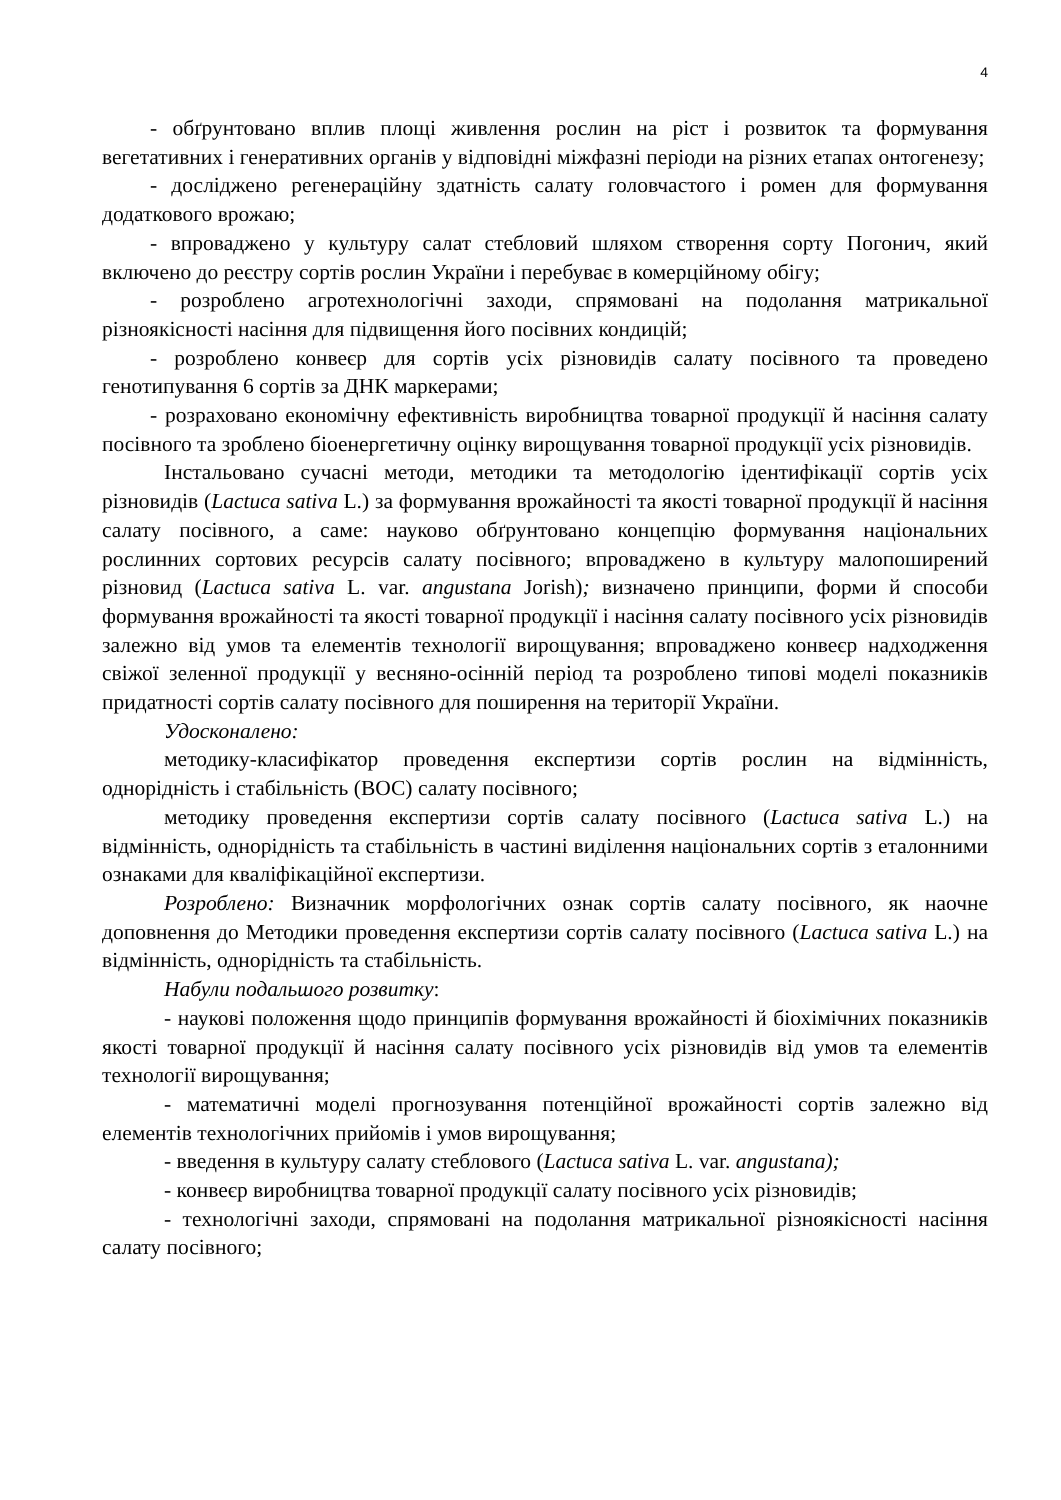4
- обґрунтовано вплив площі живлення рослин на ріст і розвиток та формування вегетативних і генеративних органів у відповідні міжфазні періоди на різних етапах онтогенезу;
- досліджено регенераційну здатність салату головчастого і ромен для формування додаткового врожаю;
- впроваджено у культуру салат стебловий шляхом створення сорту Погонич, який включено до реєстру сортів рослин України і перебуває в комерційному обігу;
- розроблено агротехнологічні заходи, спрямовані на подолання матрикальної різноякісності насіння для підвищення його посівних кондицій;
- розроблено конвеєр для сортів усіх різновидів салату посівного та проведено генотипування 6 сортів за ДНК маркерами;
- розраховано економічну ефективність виробництва товарної продукції й насіння салату посівного та зроблено біоенергетичну оцінку вирощування товарної продукції усіх різновидів.
Інстальовано сучасні методи, методики та методологію ідентифікації сортів усіх різновидів (Lactuca sativa L.) за формування врожайності та якості товарної продукції й насіння салату посівного, а саме: науково обґрунтовано концепцію формування національних рослинних сортових ресурсів салату посівного; впроваджено в культуру малопоширений різновид (Lactuca sativa L. var. angustana Jorish); визначено принципи, форми й способи формування врожайності та якості товарної продукції і насіння салату посівного усіх різновидів залежно від умов та елементів технології вирощування; впроваджено конвеєр надходження свіжої зеленної продукції у весняно-осінній період та розроблено типові моделі показників придатності сортів салату посівного для поширення на території України.
Удосконалено:
методику-класифікатор проведення експертизи сортів рослин на відмінність, однорідність і стабільність (ВОС) салату посівного;
методику проведення експертизи сортів салату посівного (Lactuca sativa L.) на відмінність, однорідність та стабільність в частині виділення національних сортів з еталонними ознаками для кваліфікаційної експертизи.
Розроблено: Визначник морфологічних ознак сортів салату посівного, як наочне доповнення до Методики проведення експертизи сортів салату посівного (Lactuca sativa L.) на відмінність, однорідність та стабільність.
Набули подальшого розвитку:
- наукові положення щодо принципів формування врожайності й біохімічних показників якості товарної продукції й насіння салату посівного усіх різновидів від умов та елементів технології вирощування;
- математичні моделі прогнозування потенційної врожайності сортів залежно від елементів технологічних прийомів і умов вирощування;
- введення в культуру салату стеблового (Lactuca sativa L. var. angustana);
- конвеєр виробництва товарної продукції салату посівного усіх різновидів;
- технологічні заходи, спрямовані на подолання матрикальної різноякісності насіння салату посівного;